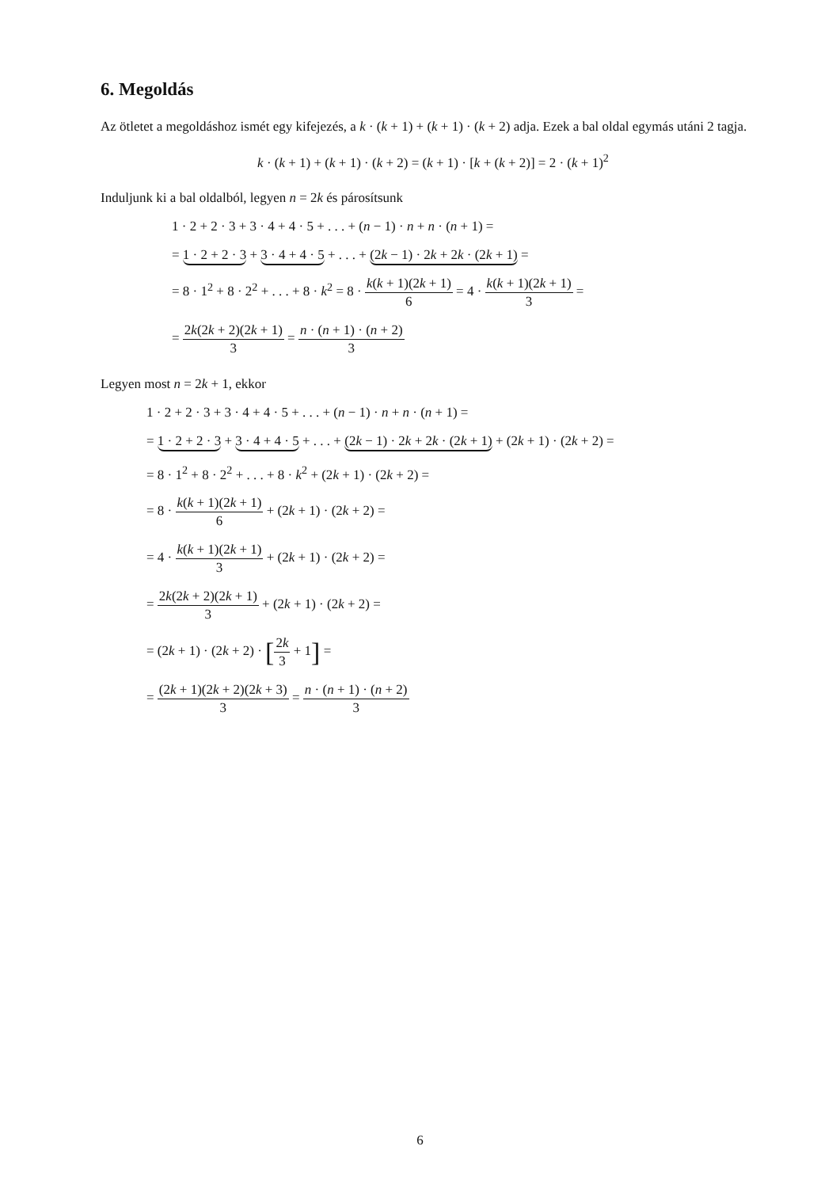6. Megoldás
Az ötletet a megoldáshoz ismét egy kifejezés, a k · (k + 1) + (k + 1) · (k + 2) adja. Ezek a bal oldal egymás utáni 2 tagja.
k · (k + 1) + (k + 1) · (k + 2) = (k + 1) · [k + (k + 2)] = 2 · (k + 1)<sup>2</sup>
Induljunk ki a bal oldalból, legyen n = 2k és párosítsunk
1 · 2 + 2 · 3 + 3 · 4 + 4 · 5 + . . . + (n − 1) · n + n · (n + 1) =
= 1 · 2 + 2 · 3 + 3 · 4 + 4 · 5 + . . . + (2k − 1) · 2k + 2k · (2k + 1) =
= 8 · 1<sup>2</sup> + 8 · 2<sup>2</sup> + . . . + 8 · k<sup>2</sup> = 8 · k(k + 1)(2k + 1) 6 = 4 · k(k + 1)(2k + 1) 3 =
= 2k(2k + 2)(2k + 1) 3 = n · (n + 1) · (n + 2) 3
Legyen most n = 2k + 1, ekkor
1 · 2 + 2 · 3 + 3 · 4 + 4 · 5 + . . . + (n − 1) · n + n · (n + 1) =
= 1 · 2 + 2 · 3 + 3 · 4 + 4 · 5 + . . . + (2k − 1) · 2k + 2k · (2k + 1) + (2k + 1) · (2k + 2) =
= 8 · 1<sup>2</sup> + 8 · 2<sup>2</sup> + . . . + 8 · k<sup>2</sup> + (2k + 1) · (2k + 2) =
= 8 · k(k + 1)(2k + 1) 6 + (2k + 1) · (2k + 2) =
= 4 · k(k + 1)(2k + 1) 3 + (2k + 1) · (2k + 2) =
= 2k(2k + 2)(2k + 1) 3 + (2k + 1) · (2k + 2) =
= (2k + 1) · (2k + 2) · [2k 3 + 1] =
= (2k + 1)(2k + 2)(2k + 3) 3 = n · (n + 1) · (n + 2) 3
6